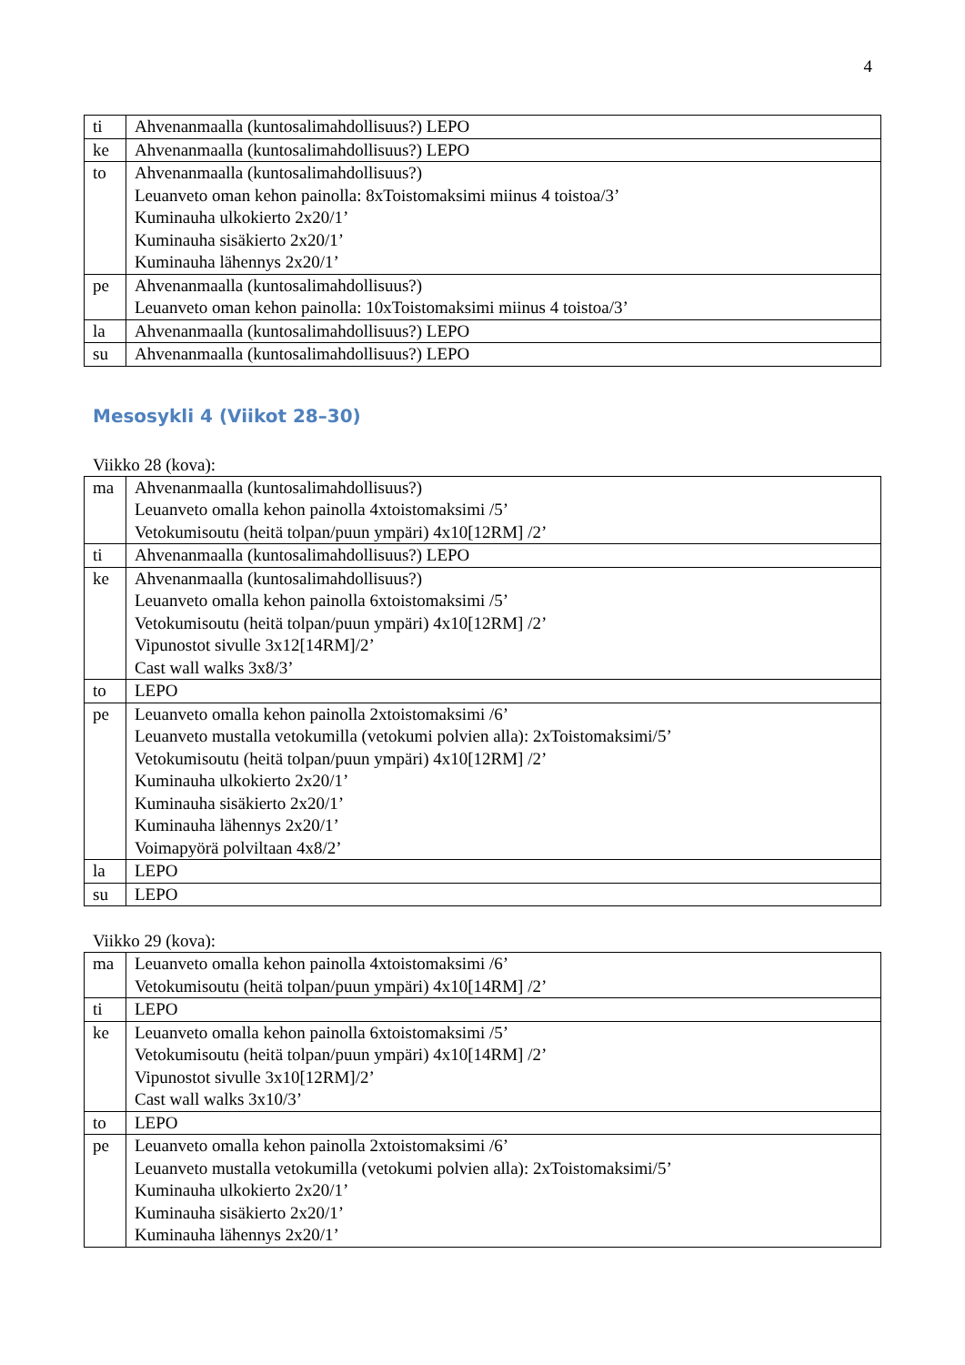4
| ti | Ahvenanmaalla (kuntosalimahdollisuus?) LEPO |
| ke | Ahvenanmaalla (kuntosalimahdollisuus?) LEPO |
| to | Ahvenanmaalla (kuntosalimahdollisuus?) Leuanveto oman kehon painolla: 8xToistomaksimi miinus 4 toistoa/3’ Kuminauha ulkokierto 2x20/1’ Kuminauha sisäkierto 2x20/1’ Kuminauha lähennys 2x20/1’ |
| pe | Ahvenanmaalla (kuntosalimahdollisuus?) Leuanveto oman kehon painolla: 10xToistomaksimi miinus 4 toistoa/3’ |
| la | Ahvenanmaalla (kuntosalimahdollisuus?) LEPO |
| su | Ahvenanmaalla (kuntosalimahdollisuus?) LEPO |
Mesosykli 4 (Viikot 28–30)
Viikko 28 (kova):
| ma | Ahvenanmaalla (kuntosalimahdollisuus?) Leuanveto omalla kehon painolla 4xtoistomaksimi /5’ Vetokumisoutu (heitä tolpan/puun ympäri) 4x10[12RM] /2’ |
| ti | Ahvenanmaalla (kuntosalimahdollisuus?) LEPO |
| ke | Ahvenanmaalla (kuntosalimahdollisuus?) Leuanveto omalla kehon painolla 6xtoistomaksimi /5’ Vetokumisoutu (heitä tolpan/puun ympäri) 4x10[12RM] /2’ Vipunostot sivulle 3x12[14RM]/2’ Cast wall walks 3x8/3’ |
| to | LEPO |
| pe | Leuanveto omalla kehon painolla 2xtoistomaksimi /6’ Leuanveto mustalla vetokumilla (vetokumi polvien alla): 2xToistomaksimi/5’ Vetokumisoutu (heitä tolpan/puun ympäri) 4x10[12RM] /2’ Kuminauha ulkokierto 2x20/1’ Kuminauha sisäkierto 2x20/1’ Kuminauha lähennys 2x20/1’ Voimapyörä polviltaan 4x8/2’ |
| la | LEPO |
| su | LEPO |
Viikko 29 (kova):
| ma | Leuanveto omalla kehon painolla 4xtoistomaksimi /6’ Vetokumisoutu (heitä tolpan/puun ympäri) 4x10[14RM] /2’ |
| ti | LEPO |
| ke | Leuanveto omalla kehon painolla 6xtoistomaksimi /5’ Vetokumisoutu (heitä tolpan/puun ympäri) 4x10[14RM] /2’ Vipunostot sivulle 3x10[12RM]/2’ Cast wall walks 3x10/3’ |
| to | LEPO |
| pe | Leuanveto omalla kehon painolla 2xtoistomaksimi /6’ Leuanveto mustalla vetokumilla (vetokumi polvien alla): 2xToistomaksimi/5’ Kuminauha ulkokierto 2x20/1’ Kuminauha sisäkierto 2x20/1’ Kuminauha lähennys 2x20/1’ |